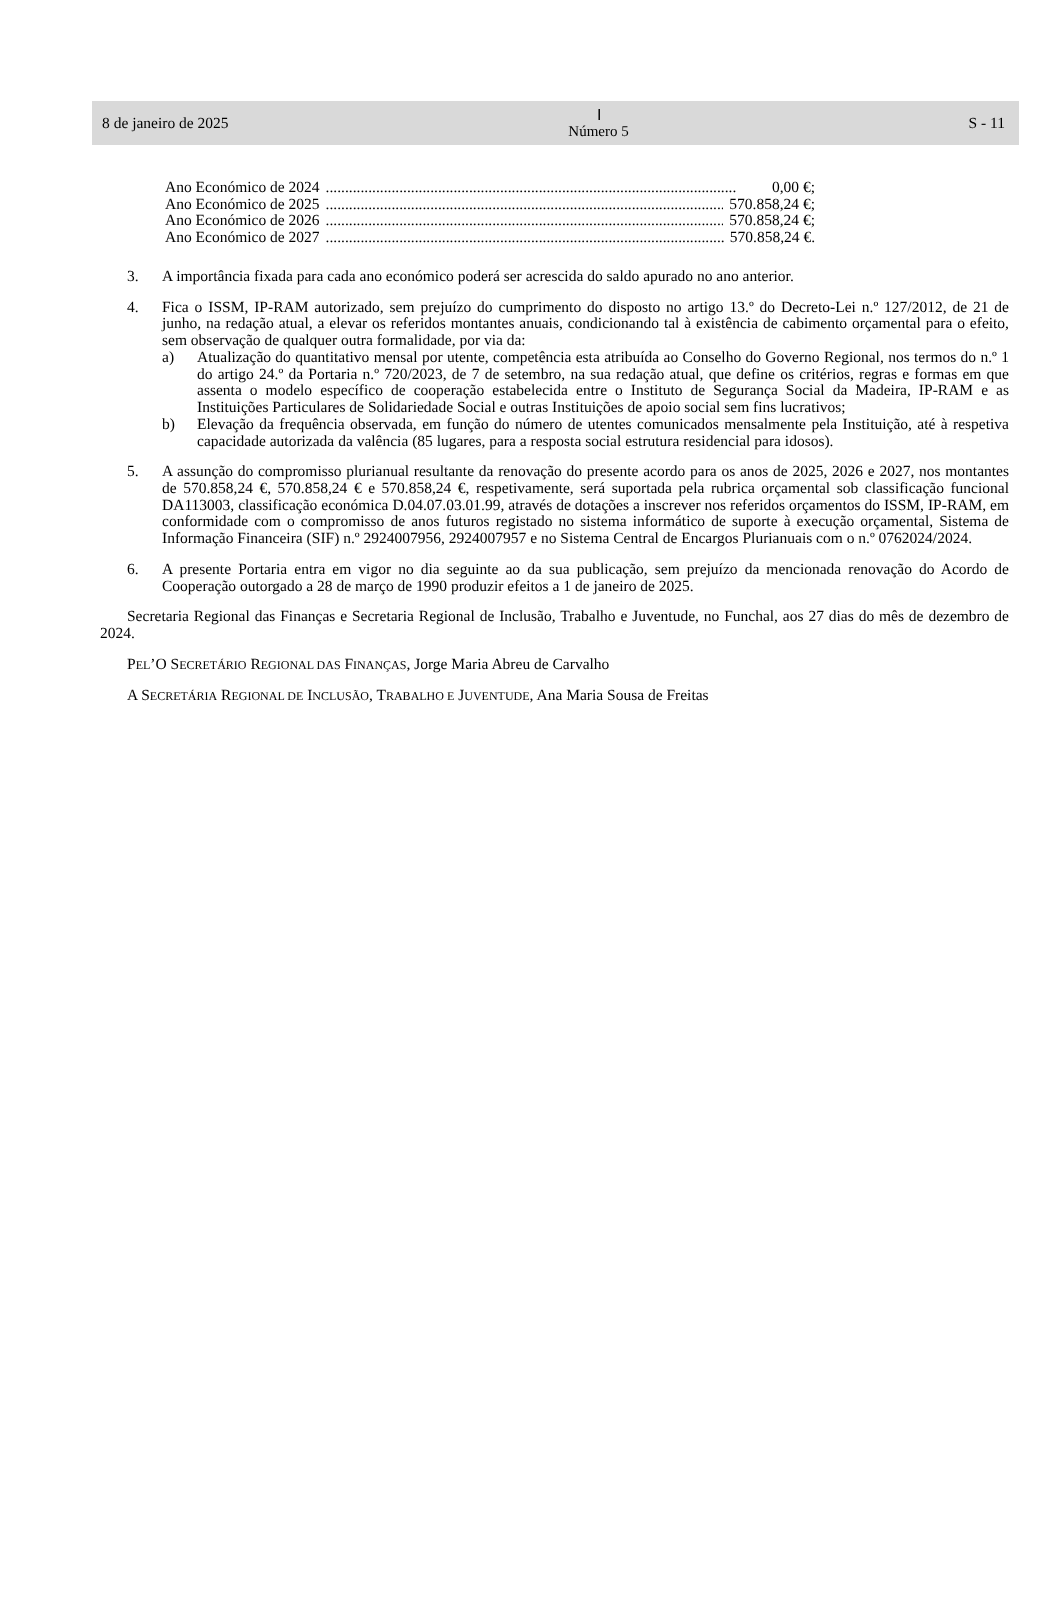8 de janeiro de 2025 Ⅰ
Número 5 S - 11
Ano Económico de 2024.......................................................................................................... 0,00 €;
Ano Económico de 2025.......................................................................................................... 570.858,24 €;
Ano Económico de 2026.......................................................................................................... 570.858,24 €;
Ano Económico de 2027.......................................................................................................... 570.858,24 €.
3. A importância fixada para cada ano económico poderá ser acrescida do saldo apurado no ano anterior.
4. Fica o ISSM, IP-RAM autorizado, sem prejuízo do cumprimento do disposto no artigo 13.º do Decreto-Lei n.º 127/2012, de 21 de junho, na redação atual, a elevar os referidos montantes anuais, condicionando tal à existência de cabimento orçamental para o efeito, sem observação de qualquer outra formalidade, por via da:
a) Atualização do quantitativo mensal por utente, competência esta atribuída ao Conselho do Governo Regional, nos termos do n.º 1 do artigo 24.º da Portaria n.º 720/2023, de 7 de setembro, na sua redação atual, que define os critérios, regras e formas em que assenta o modelo específico de cooperação estabelecida entre o Instituto de Segurança Social da Madeira, IP-RAM e as Instituições Particulares de Solidariedade Social e outras Instituições de apoio social sem fins lucrativos;
b) Elevação da frequência observada, em função do número de utentes comunicados mensalmente pela Instituição, até à respetiva capacidade autorizada da valência (85 lugares, para a resposta social estrutura residencial para idosos).
5. A assunção do compromisso plurianual resultante da renovação do presente acordo para os anos de 2025, 2026 e 2027, nos montantes de 570.858,24 €, 570.858,24 € e 570.858,24 €, respetivamente, será suportada pela rubrica orçamental sob classificação funcional DA113003, classificação económica D.04.07.03.01.99, através de dotações a inscrever nos referidos orçamentos do ISSM, IP-RAM, em conformidade com o compromisso de anos futuros registado no sistema informático de suporte à execução orçamental, Sistema de Informação Financeira (SIF) n.º 2924007956, 2924007957 e no Sistema Central de Encargos Plurianuais com o n.º 0762024/2024.
6. A presente Portaria entra em vigor no dia seguinte ao da sua publicação, sem prejuízo da mencionada renovação do Acordo de Cooperação outorgado a 28 de março de 1990 produzir efeitos a 1 de janeiro de 2025.
Secretaria Regional das Finanças e Secretaria Regional de Inclusão, Trabalho e Juventude, no Funchal, aos 27 dias do mês de dezembro de 2024.
PEL’O SECRETÁRIO REGIONAL DAS FINANÇAS, Jorge Maria Abreu de Carvalho
A SECRETÁRIA REGIONAL DE INCLUSÃO, TRABALHO E JUVENTUDE, Ana Maria Sousa de Freitas